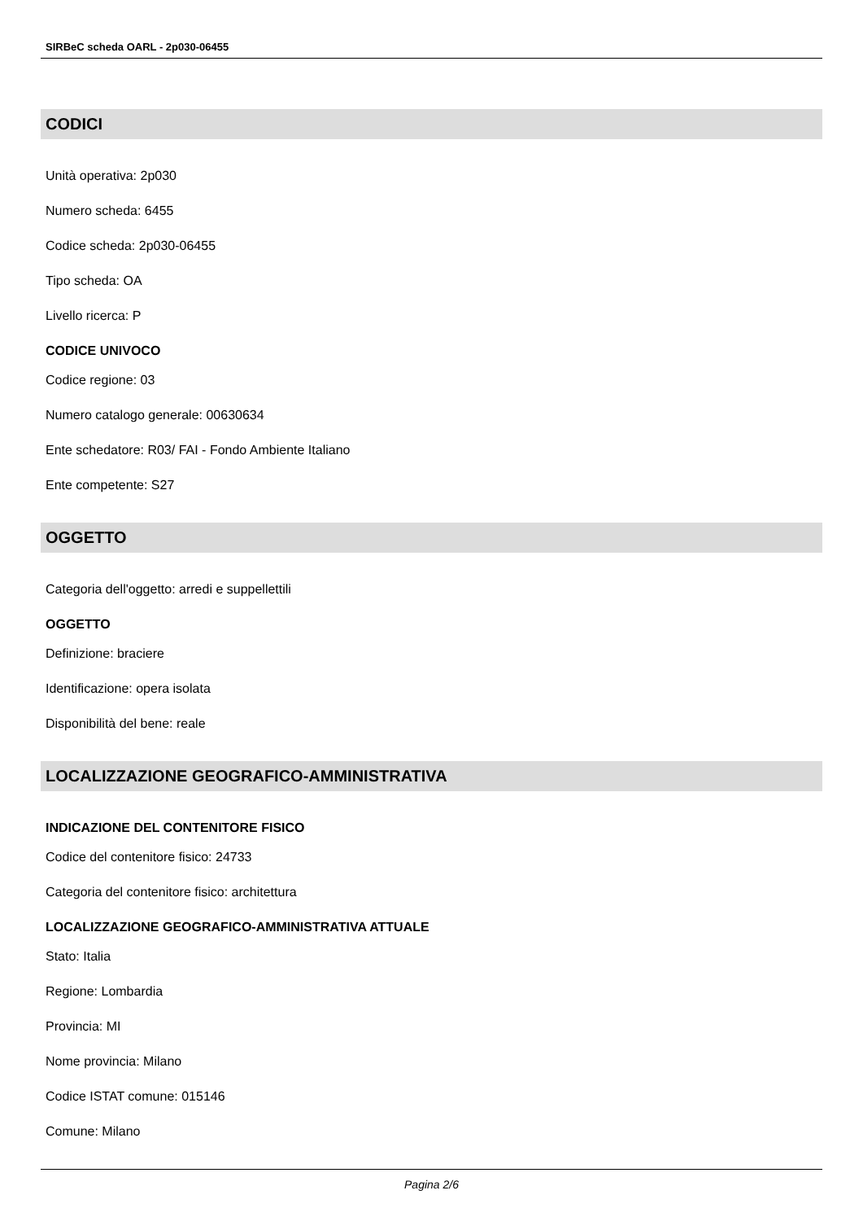SIRBeC scheda OARL - 2p030-06455
CODICI
Unità operativa: 2p030
Numero scheda: 6455
Codice scheda: 2p030-06455
Tipo scheda: OA
Livello ricerca: P
CODICE UNIVOCO
Codice regione: 03
Numero catalogo generale: 00630634
Ente schedatore: R03/ FAI - Fondo Ambiente Italiano
Ente competente: S27
OGGETTO
Categoria dell'oggetto: arredi e suppellettili
OGGETTO
Definizione: braciere
Identificazione: opera isolata
Disponibilità del bene: reale
LOCALIZZAZIONE GEOGRAFICO-AMMINISTRATIVA
INDICAZIONE DEL CONTENITORE FISICO
Codice del contenitore fisico: 24733
Categoria del contenitore fisico: architettura
LOCALIZZAZIONE GEOGRAFICO-AMMINISTRATIVA ATTUALE
Stato: Italia
Regione: Lombardia
Provincia: MI
Nome provincia: Milano
Codice ISTAT comune: 015146
Comune: Milano
Pagina 2/6